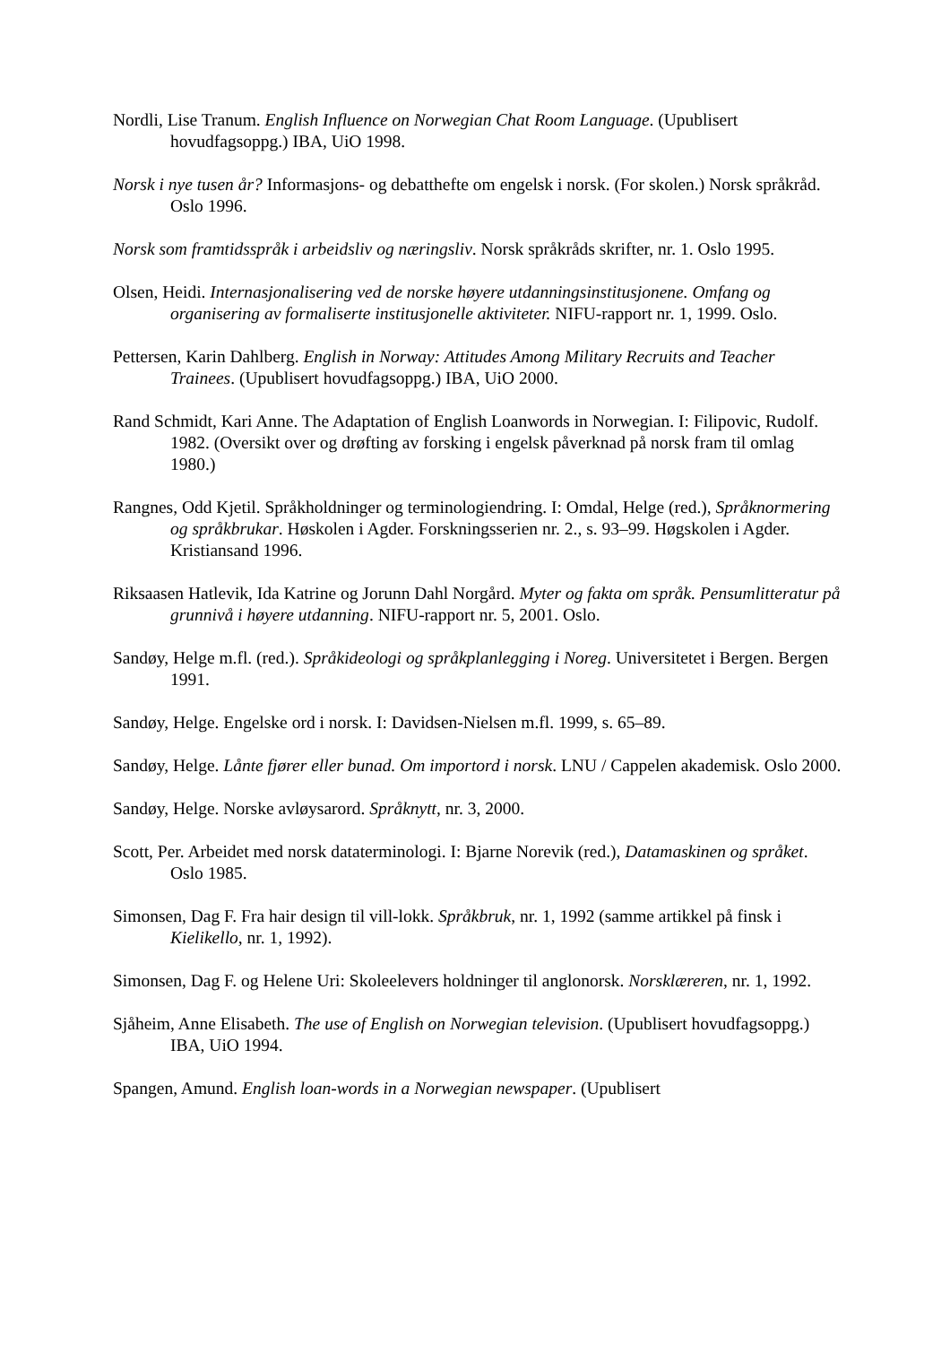Nordli, Lise Tranum. English Influence on Norwegian Chat Room Language. (Upublisert hovudfagsoppg.) IBA, UiO 1998.
Norsk i nye tusen år? Informasjons- og debatthefte om engelsk i norsk. (For skolen.) Norsk språkråd. Oslo 1996.
Norsk som framtidsspråk i arbeidsliv og næringsliv. Norsk språkråds skrifter, nr. 1. Oslo 1995.
Olsen, Heidi. Internasjonalisering ved de norske høyere utdanningsinstitusjonene. Omfang og organisering av formaliserte institusjonelle aktiviteter. NIFU-rapport nr. 1, 1999. Oslo.
Pettersen, Karin Dahlberg. English in Norway: Attitudes Among Military Recruits and Teacher Trainees. (Upublisert hovudfagsoppg.) IBA, UiO 2000.
Rand Schmidt, Kari Anne. The Adaptation of English Loanwords in Norwegian. I: Filipovic, Rudolf. 1982. (Oversikt over og drøfting av forsking i engelsk påverknad på norsk fram til omlag 1980.)
Rangnes, Odd Kjetil. Språkholdninger og terminologiendring. I: Omdal, Helge (red.), Språknormering og språkbrukar. Høskolen i Agder. Forskningsserien nr. 2., s. 93–99. Høgskolen i Agder. Kristiansand 1996.
Riksaasen Hatlevik, Ida Katrine og Jorunn Dahl Norgård. Myter og fakta om språk. Pensumlitteratur på grunnivå i høyere utdanning. NIFU-rapport nr. 5, 2001. Oslo.
Sandøy, Helge m.fl. (red.). Språkideologi og språkplanlegging i Noreg. Universitetet i Bergen. Bergen 1991.
Sandøy, Helge. Engelske ord i norsk. I: Davidsen-Nielsen m.fl. 1999, s. 65–89.
Sandøy, Helge. Lånte fjører eller bunad. Om importord i norsk. LNU / Cappelen akademisk. Oslo 2000.
Sandøy, Helge. Norske avløysarord. Språknytt, nr. 3, 2000.
Scott, Per. Arbeidet med norsk dataterminologi. I: Bjarne Norevik (red.), Datamaskinen og språket. Oslo 1985.
Simonsen, Dag F. Fra hair design til vill-lokk. Språkbruk, nr. 1, 1992 (samme artikkel på finsk i Kielikello, nr. 1, 1992).
Simonsen, Dag F. og Helene Uri: Skoleelevers holdninger til anglonorsk. Norsklæreren, nr. 1, 1992.
Sjåheim, Anne Elisabeth. The use of English on Norwegian television. (Upublisert hovudfagsoppg.) IBA, UiO 1994.
Spangen, Amund. English loan-words in a Norwegian newspaper. (Upublisert